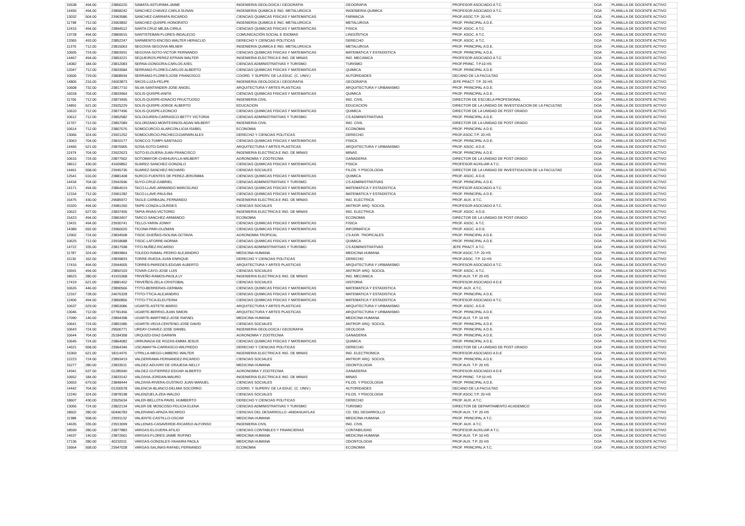| 15538 | 494.00 | 23850220 | SAMATA-ASTURIMA-JAIME | INGENIERIA GEOLOGICA I GEOGRAFIA | GEOGRAFIA | PROFESOR ASOCIADO A T.C. | DOA | PLANILLA DE DOCENTE ACTIVO |
| 14455 | 494.00 | 23858242 | SANCHEZ-CHAVEZ-CARLA SUSAN | INGENIERIA QUIMICA E ING. METALURGICA | INGENIERIA QUIMICA | PROFESOR ASOCIADO A T.C. | DOA | PLANILLA DE DOCENTE ACTIVO |
| 13032 | 504.00 | 23963586 | SANCHEZ-GARRAFA-RICARDO | CIENCIAS QUIMICAS FISICAS Y MATEMATICAS | FARMACIA | PROF.ASOC.T.P. 20 HS | DOA | PLANILLA DE DOCENTE ACTIVO |
| 11798 | 712.00 | 23903892 | SANCHEZ-QUISPE-HONORATO | INGENIERIA QUIMICA E ING. METALURGICA | METALURGIA | PROF. PRINCIPAL A D.E. | DOA | PLANILLA DE DOCENTE ACTIVO |
| 12415 | 494.00 | 23894512 | SANTA CRUZ-MEJIA-CIRILA | CIENCIAS QUIMICAS FISICAS Y MATEMATICAS | FISICA | PROF. ASOC. A T.C. | DOA | PLANILLA DE DOCENTE ACTIVO |
| 13728 | 494.00 | 23869515 | SANTISTEBAN-FLORES-INDALECIO | COMUNICACIÓN SOCIAL E IDIOMAS | LINGÜÍSTICA | PROF. ASOC. A T.C. | DOA | PLANILLA DE DOCENTE ACTIVO |
| 13365 | 493.00 | 23852247 | SARMIENTO-ENCISO-WALTER HERACLIO | DERECHO Y CIENCIAS POLITICAS | DERECHO | PROF. ASOC. A T.C. | DOA | PLANILLA DE DOCENTE ACTIVO |
| 11370 | 712.00 | 23815063 | SEGOVIA-SEGOVIA-MILNER | INGENIERIA QUIMICA E ING. METALURGICA | METALURGIA | PROF. PRINCIPAL A D.E. | DOA | PLANILLA DE DOCENTE ACTIVO |
| 10605 | 724.00 | 23803931 | SEGOVIA-SOTO-VICTOR FERNANDO | CIENCIAS QUIMICAS FISICAS Y MATEMATICAS | MATEMATICA Y ESTADISTICA | PROF. PRINCIPAL A D.E. | DOA | PLANILLA DE DOCENTE ACTIVO |
| 14467 | 494.00 | 23853221 | SEQUEIROS-PEREZ-EFRAIN WALTER | INGENIERIA ELECTRICA E ING. DE MINAS | ING. MECANICA | PROFESOR ASOCIADO A T.C. | DOA | PLANILLA DE DOCENTE ACTIVO |
| 14082 | 184.00 | 23812083 | SERNA-GONGORA-CARLOS AXEL | CIENCIAS ADMINISTRATIVAS Y TURISMO | TURISMO | PROF.PRINC. T.P.10 HS | DOA | PLANILLA DE DOCENTE ACTIVO |
| 12047 | 712.00 | 23833584 | SERRANO-FLORES-CARLOS ALBERTO | CIENCIAS QUIMICAS FISICAS Y MATEMATICAS | QUIMICA | PROF. PRINCIPAL A D.E. | DOA | PLANILLA DE DOCENTE ACTIVO |
| 10606 | 729.00 | 23808934 | SERRANO-FLORES-JOSE FRANCISCO | COORD. Y SUPERV. DE LA EDUC. (C. UNIV.) | AUTORIDADES | DECANO DE LA FACULTAD | DOA | PLANILLA DE DOCENTE ACTIVO |
| 14805 | 216.00 | 24003873 | SIKOS-LUZA-FELIPE | INGENIERIA GEOLOGICA I GEOGRAFIA | GEOGRAFIA | JEFE PRACT. T.P. 20 HS | DOA | PLANILLA DE DOCENTE ACTIVO |
| 10608 | 732.00 | 23817710 | SILVA-SANTANDER-JOSE ANGEL | ARQUITECTURA Y ARTES PLASTICAS | ARQUITECTURA Y URBANISMO | PROF. PRINCIPAL A D.E. | DOA | PLANILLA DE DOCENTE ACTIVO |
| 16018 | 704.00 | 23833964 | SOLIS-QUISPE-ANITA | CIENCIAS QUIMICAS FISICAS Y MATEMATICAS | QUIMICA | PROF. PRINCIPAL A D.E. | DOA | PLANILLA DE DOCENTE ACTIVO |
| 11706 | 712.00 | 23873495 | SOLIS-QUISPE-IGNACIO FRUCTUOSO | INGENIERIA CIVIL | ING. CIVIL | DIRECTOR DE ESCUELA PROFESIONAL | DOA | PLANILLA DE DOCENTE ACTIVO |
| 14891 | 621.00 | 23925229 | SOLIS-QUISPE-JORGE ALBERTO | EDUCACION | EDUCACION | DIRECTOR DE LA UNIDAD DE INVESTIGACION DE LA FACULTAD | DOA | PLANILLA DE DOCENTE ACTIVO |
| 10610 | 712.00 | 23877496 | SOLIS-QUISPE-LEONCIO | CIENCIAS QUIMICAS FISICAS Y MATEMATICAS | QUIMICA | DIRECTOR DE LA UNIDAD DE POST GRADO | DOA | PLANILLA DE DOCENTE ACTIVO |
| 10612 | 712.00 | 23852582 | SOLOGUREN-CARRASCO-BETTY VICTORIA | CIENCIAS ADMINISTRATIVAS Y TURISMO | CS ADMINISTRATIVAS | PROF. PRINCIPAL A D.E. | DOA | PLANILLA DE DOCENTE ACTIVO |
| 11707 | 712.00 | 23857089 | SOLORZANO-MONTESINOS-ADAN WILBERT | INGENIERIA CIVIL | ING. CIVIL | DIRECTOR DE LA UNIDAD DE POST GRADO | DOA | PLANILLA DE DOCENTE ACTIVO |
| 10614 | 712.00 | 23807076 | SOMOCURCIO-ALARCON-LIGIA ISABEL | ECONOMIA | ECONOMIA | PROF. PRINCIPAL A D.E. | DOA | PLANILLA DE DOCENTE ACTIVO |
| 13066 | 324.00 | 23921252 | SOMOCURCIO-PACHECO-DARWIN ALEX | DERECHO Y CIENCIAS POLITICAS | DERECHO | PROF.ASOC.T.P. 20 HS | DOA | PLANILLA DE DOCENTE ACTIVO |
| 13063 | 704.00 | 23810177 | SONCCO-TUMPI-SANTIAGO | CIENCIAS QUIMICAS FISICAS Y MATEMATICAS | FISICA | PROF. PRINCIPAL A D.E. | DOA | PLANILLA DE DOCENTE ACTIVO |
| 14465 | 621.00 | 23876905 | SOSA-SOTO-DARIO | ARQUITECTURA Y ARTES PLASTICAS | ARQUITECTURA Y URBANISMO | PROF. ASOC. A D.E. | DOA | PLANILLA DE DOCENTE ACTIVO |
| 11979 | 704.00 | 23922623 | SOTO-ELGUERA-JUAN FRANCISCO | INGENIERIA ELECTRICA E ING. DE MINAS | MINAS | PROF. PRINCIPAL A D.E. | DOA | PLANILLA DE DOCENTE ACTIVO |
| 10616 | 724.00 | 23877502 | SOTOMAYOR-CHAHUAYLLA-WILBERT | AGRONOMIA Y ZOOTECNIA | GANADERIA | DIRECTOR DE LA UNIDAD DE POST GRADO | DOA | PLANILLA DE DOCENTE ACTIVO |
| 18612 | 430.00 | 41609852 | SUAREZ-SANCHEZ-GONZALO | CIENCIAS QUIMICAS FISICAS Y MATEMATICAS | FISICA | PROFESOR AUXILIAR A T.C. | DOA | PLANILLA DE DOCENTE ACTIVO |
| 14461 | 558.00 | 23945736 | SUAREZ-SANCHEZ-RICHARD | CIENCIAS SOCIALES | FILOS. Y PSICOLOGIA | DIRECTOR DE LA UNIDAD DE INVESTIGACION DE LA FACULTAD | DOA | PLANILLA DE DOCENTE ACTIVO |
| 12541 | 616.00 | 23881408 | SURCO-FUENTES DE PEREZ-JERONIMA | CIENCIAS QUIMICAS FISICAS Y MATEMATICAS | QUIMICA | PROF. ASOC. A D.E. | DOA | PLANILLA DE DOCENTE ACTIVO |
| 14434 | 704.00 | 23942696 | SUYO-CRUZ-GABRIEL | CIENCIAS ADMINISTRATIVAS Y TURISMO | CS ADMINISTRATIVAS | PROF. PRINCIPAL A D.E. | DOA | PLANILLA DE DOCENTE ACTIVO |
| 14171 | 494.00 | 23864619 | TACO-LLAVE-ARMANDO MARCELINO | CIENCIAS QUIMICAS FISICAS Y MATEMATICAS | MATEMATICA Y ESTADISTICA | PROFESOR ASOCIADO A T.C. | DOA | PLANILLA DE DOCENTE ACTIVO |
| 12154 | 712.00 | 23961282 | TACO-LLAVE-PAULINA | CIENCIAS QUIMICAS FISICAS Y MATEMATICAS | MATEMATICA Y ESTADISTICA | PROF. PRINCIPAL A D.E. | DOA | PLANILLA DE DOCENTE ACTIVO |
| 16475 | 430.00 | 29585972 | TAGLE-CARBAJAL-FERNANDO | INGENIERIA ELECTRICA E ING. DE MINAS | ING. ELECTRICA | PROF. AUX. A T.C. | DOA | PLANILLA DE DOCENTE ACTIVO |
| 15320 | 494.00 | 23981260 | TAIPE-CONZA-LOURDES | CIENCIAS SOCIALES | ANTROP. ARQ. SOCIOL | PROFESOR ASOCIADO A T.C. | DOA | PLANILLA DE DOCENTE ACTIVO |
| 10622 | 627.00 | 23837405 | TAPIA-RIVAS-VICTORIO | INGENIERIA ELECTRICA E ING. DE MINAS | ING. ELECTRICA | PROF. ASOC. A D.E. | DOA | PLANILLA DE DOCENTE ACTIVO |
| 15423 | 494.00 | 23863407 | TARCO-SANCHEZ-ARMANDO | ECONOMIA | ECONOMIA | DIRECTOR DE LA UNIDAD DE POST GRADO | DOA | PLANILLA DE DOCENTE ACTIVO |
| 13431 | 494.00 | 23930741 | TELLO-YARIN-JONNY | CIENCIAS QUIMICAS FISICAS Y MATEMATICAS | FISICA | PROF. ASOC. A T.C. | DOA | PLANILLA DE DOCENTE ACTIVO |
| 14389 | 692.00 | 23960020 | TICONA-PARI-GUZMAN | CIENCIAS QUIMICAS FISICAS Y MATEMATICAS | INFORMATICA | PROF. ASOC. A D.E. | DOA | PLANILLA DE DOCENTE ACTIVO |
| 12902 | 724.00 | 23834508 | TISOC-DUEÑAS-ISOLINA OCTAVIA | AGRONOMIA TROPICAL | CS AGR. TROPICALES | PROF. PRINCIPAL A D.E. | DOA | PLANILLA DE DOCENTE ACTIVO |
| 10625 | 712.00 | 23918688 | TISOC-LATORRE-NORMA | CIENCIAS QUIMICAS FISICAS Y MATEMATICAS | QUIMICA | PROF. PRINCIPAL A D.E. | DOA | PLANILLA DE DOCENTE ACTIVO |
| 14722 | 335.00 | 23817598 | TITO-NUÑEZ-RICARDO | CIENCIAS ADMINISTRATIVAS Y TURISMO | CS ADMINISTRATIVAS | JEFE PRACT. A T.C. | DOA | PLANILLA DE DOCENTE ACTIVO |
| 11787 | 324.00 | 23893864 | TOLEDO-RAMAL-PEDRO ALEJANDRO | MEDICINA HUMANA | MEDICINA HUMANA | PROF.ASOC.T.P. 20 HS | DOA | PLANILLA DE DOCENTE ACTIVO |
| 11130 | 162.00 | 23839833 | TORRE-RUEDA-JUAN ENRIQUE | DERECHO Y CIENCIAS POLITICAS | DERECHO | PROF.ASOC. T.P. 10 HS | DOA | PLANILLA DE DOCENTE ACTIVO |
| 17416 | 494.00 | 23944605 | TORRES-PAREDES-EDGAR ALBERTO | ARQUITECTURA Y ARTES PLASTICAS | ARQUITECTURA Y URBANISMO | PROFESOR ASOCIADO A T.C. | DOA | PLANILLA DE DOCENTE ACTIVO |
| 15591 | 494.00 | 23892103 | TOVAR-CAYO-JOSE LUIS | CIENCIAS SOCIALES | ANTROP. ARQ. SOCIOL | PROF. ASOC. A T.C. | DOA | PLANILLA DE DOCENTE ACTIVO |
| 18623 | 280.00 | 41915368 | TRIVEÑO-RAMOS-PAOLA LY | INGENIERIA ELECTRICA E ING. DE MINAS | ING. MECANICA | PROF.AUX. T.P. 20 HS | DOA | PLANILLA DE DOCENTE ACTIVO |
| 17419 | 621.00 | 23881402 | TRIVEÑOS-ZELA-CRISTOBAL | CIENCIAS SOCIALES | HISTORIA | PROFESOR ASOCIADO A D.E | DOA | PLANILLA DE DOCENTE ACTIVO |
| 10626 | 446.00 | 23890566 | TTITO-BERRERAS-GERMAN | CIENCIAS QUIMICAS FISICAS Y MATEMATICAS | MATEMATICA Y ESTADISTICA | PROF. AUX. A T.C. | DOA | PLANILLA DE DOCENTE ACTIVO |
| 12167 | 728.00 | 24676328 | TTITO-TTICA-ALEJANDRO | CIENCIAS QUIMICAS FISICAS Y MATEMATICAS | MATEMATICA Y ESTADISTICA | PROF. PRINCIPAL A D.E. | DOA | PLANILLA DE DOCENTE ACTIVO |
| 12406 | 494.00 | 23850856 | TTITO-TTICA-ELEUTERIA | CIENCIAS QUIMICAS FISICAS Y MATEMATICAS | MATEMATICA Y ESTADISTICA | PROFESOR ASOCIADO A T.C. | DOA | PLANILLA DE DOCENTE ACTIVO |
| 10637 | 629.00 | 23853086 | UGARTE-ASTETE-MARIO | ARQUITECTURA Y ARTES PLASTICAS | ARQUITECTURA Y URBANISMO | PROF. ASOC. A D.E. | DOA | PLANILLA DE DOCENTE ACTIVO |
| 13046 | 712.00 | 07781456 | UGARTE-BERRIO-JUAN SIMON | ARQUITECTURA Y ARTES PLASTICAS | ARQUITECTURA Y URBANISMO | PROF. PRINCIPAL A D.E. | DOA | PLANILLA DE DOCENTE ACTIVO |
| 17090 | 140.00 | 23894398 | UGARTE-MARTINEZ-JOSE RAFAEL | MEDICINA HUMANA | MEDICINA HUMANA | PROF.AUX. T.P. 10 HS | DOA | PLANILLA DE DOCENTE ACTIVO |
| 10641 | 724.00 | 23851585 | UGARTE-VEGA CENTENO-JOSE DAVID | CIENCIAS SOCIALES | ANTROP. ARQ. SOCIOL | PROF. PRINCIPAL A D.E. | DOA | PLANILLA DE DOCENTE ACTIVO |
| 10643 | 724.00 | 29506771 | URDAY-CHAVEZ-JOSE DANIEL | INGENIERIA GEOLOGICA I GEOGRAFIA | GEOLOGIA | PROF. PRINCIPAL A D.E. | DOA | PLANILLA DE DOCENTE ACTIVO |
| 10644 | 704.00 | 25184358 | URQUIZO-DIAZ-DARWIN | AGRONOMIA Y ZOOTECNIA | GANADERIA | PROF. PRINCIPAL A D.E. | DOA | PLANILLA DE DOCENTE ACTIVO |
| 10645 | 724.00 | 23864082 | URRUNAGA-DE ROZAS-EMMA JESUS | CIENCIAS QUIMICAS FISICAS Y MATEMATICAS | QUIMICA | PROF. PRINCIPAL A D.E. | DOA | PLANILLA DE DOCENTE ACTIVO |
| 14621 | 558.00 | 23964346 | USCAMAYTA-CARRASCO-WILFREDO | DERECHO Y CIENCIAS POLITICAS | DERECHO | DIRECTOR DE LA UNIDAD DE POST GRADO | DOA | PLANILLA DE DOCENTE ACTIVO |
| 15369 | 621.00 | 18114470 | UTRILLA-MEGO-LIMBERG WALTER | INGENIERIA ELECTRICA E ING. DE MINAS | ING. ELECTRONICA | PROFESOR ASOCIADO A D.E | DOA | PLANILLA DE DOCENTE ACTIVO |
| 12223 | 724.00 | 23893419 | VALDERRAMA-FERNANDEZ-RICARDO | CIENCIAS SOCIALES | ANTROP. ARQ. SOCIOL | PROF. PRINCIPAL A D.E. | DOA | PLANILLA DE DOCENTE ACTIVO |
| 15277 | 280.00 | 23833511 | VALDEZ-ADUVIRI DE GRAJEDA-NELLY | MEDICINA HUMANA | ODONTOLOGIA | PROF.AUX. T.P. 20 HS | DOA | PLANILLA DE DOCENTE ACTIVO |
| 14941 | 637.00 | 01285940 | VALDEZ-GUTIERREZ-EDGAR ALBERTO | AGRONOMIA Y ZOOTECNIA | GANADERIA | PROFESOR ASOCIADO A D.E | DOA | PLANILLA DE DOCENTE ACTIVO |
| 10652 | 184.00 | 23833142 | VALDIVIA-JORDAN-MAURO | INGENIERIA ELECTRICA E ING. DE MINAS | MINAS | PROF.PRINC. T.P.10 HS | DOA | PLANILLA DE DOCENTE ACTIVO |
| 10653 | 679.00 | 23848444 | VALDIVIA-RIVERA-GUSTAVO JUAN MANUEL | CIENCIAS SOCIALES | FILOS. Y PSICOLOGIA | PROF. PRINCIPAL A D.E. | DOA | PLANILLA DE DOCENTE ACTIVO |
| 14442 | 704.00 | 01200578 | VALENCIA-BLANCO-DELMIA SOCORRO | COORD. Y SUPERV. DE LA EDUC. (C. UNIV.) | AUTORIDADES | DECANO DE LA FACULTAD | DOA | PLANILLA DE DOCENTE ACTIVO |
| 12240 | 324.00 | 23878198 | VALENZUELA-ZEA-WALDO | CIENCIAS SOCIALES | FILOS. Y PSICOLOGIA | PROF.ASOC.T.P. 20 HS | DOA | PLANILLA DE DOCENTE ACTIVO |
| 18607 | 430.00 | 23925634 | VALER-BELLOTA-PAVEL HUMBERTO | DERECHO Y CIENCIAS POLITICAS | DERECHO | PROF. AUX. A T.C. | DOA | PLANILLA DE DOCENTE ACTIVO |
| 13056 | 724.00 | 23822134 | VALER-DE MOSCOSO-FELICIA ELENA | CIENCIAS ADMINISTRATIVAS Y TURISMO | TURISMO | DIRECTOR DE DEPARTAMENTO ACADEMICO | DOA | PLANILLA DE DOCENTE ACTIVO |
| 18602 | 280.00 | 00496783 | VALERIANO-APAZA-RICARDO | CIENCIAS DEL DESARROLLO -ANDAHUAYLAS | CD. DEL DESARROLLO | PROF.AUX. T.P. 20 HS | DOA | PLANILLA DE DOCENTE ACTIVO |
| 11388 | 558.00 | 23931132 | VALIENTE-CASTILLO-OSCAR | MEDICINA HUMANA | MEDICINA HUMANA | PROF. PRINCIPAL A T.C. | DOA | PLANILLA DE DOCENTE ACTIVO |
| 14635 | 335.00 | 23913099 | VALLENAS-CASAVERDE-RICARDO ALFONSO | INGENIERIA CIVIL | ING. CIVIL | PROF. AUX. A T.C. | DOA | PLANILLA DE DOCENTE ACTIVO |
| 18599 | 280.00 | 23877883 | VARGAS-ELGUERA-ATILIO | CIENCIAS CONTABLES Y FINANCIERAS | CONTABILIDAD | PROFESOR AUXILIAR A T.C. | DOA | PLANILLA DE DOCENTE ACTIVO |
| 14637 | 140.00 | 23872661 | VARGAS-FLORES-JAIME RUFINO | MEDICINA HUMANA | MEDICINA HUMANA | PROF.AUX. T.P. 10 HS | DOA | PLANILLA DE DOCENTE ACTIVO |
| 17136 | 280.00 | 40232011 | VARGAS-GONZALES-YAHAIRA PAOLA | MEDICINA HUMANA | ODONTOLOGIA | PROF.AUX. T.P. 20 HS | DOA | PLANILLA DE DOCENTE ACTIVO |
| 15664 | 558.00 | 23947028 | VARGAS-SALINAS-RAFAEL FERNANDO | ECONOMIA | ECONOMIA | PROF. PRINCIPAL A T.C. | DOA | PLANILLA DE DOCENTE ACTIVO |